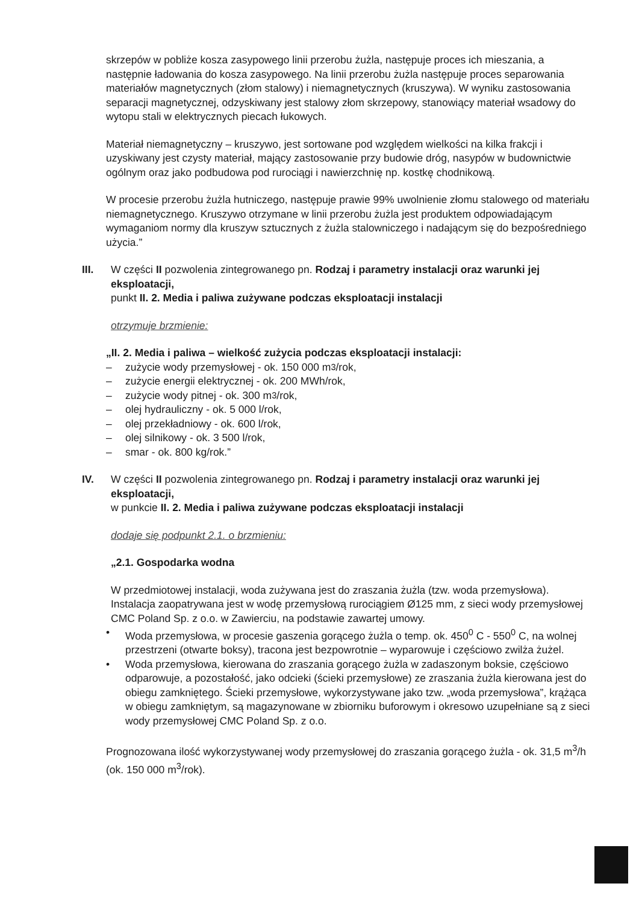skrzepów w pobliże kosza zasypowego linii przerobu żużla, następuje proces ich mieszania, a następnie ładowania do kosza zasypowego. Na linii przerobu żużla następuje proces separowania materiałów magnetycznych (złom stalowy) i niemagnetycznych (kruszywa). W wyniku zastosowania separacji magnetycznej, odzyskiwany jest stalowy złom skrzepowy, stanowiący materiał wsadowy do wytopu stali w elektrycznych piecach łukowych.
Materiał niemagnetyczny – kruszywo, jest sortowane pod względem wielkości na kilka frakcji i uzyskiwany jest czysty materiał, mający zastosowanie przy budowie dróg, nasypów w budownictwie ogólnym oraz jako podbudowa pod rurociągi i nawierzchnię np. kostkę chodnikową.
W procesie przerobu żużla hutniczego, następuje prawie 99% uwolnienie złomu stalowego od materiału niemagnetycznego. Kruszywo otrzymane w linii przerobu żużla jest produktem odpowiadającym wymaganiom normy dla kruszyw sztucznych z żużla stalowniczego i nadającym się do bezpośredniego użycia.”
III. W części II pozwolenia zintegrowanego pn. Rodzaj i parametry instalacji oraz warunki jej eksploatacji,
punkt II. 2. Media i paliwa zużywane podczas eksploatacji instalacji
otrzymuje brzmienie:
„II. 2. Media i paliwa – wielkość zużycia podczas eksploatacji instalacji:
– zużycie wody przemysłowej - ok. 150 000 m<sup>3</sup>/rok,
– zużycie energii elektrycznej - ok. 200 MWh/rok,
– zużycie wody pitnej - ok. 300 m<sup>3</sup>/rok,
– olej hydrauliczny - ok. 5 000 l/rok,
– olej przekładniowy - ok. 600 l/rok,
– olej silnikowy - ok. 3 500 l/rok,
– smar - ok. 800 kg/rok.”
IV. W części II pozwolenia zintegrowanego pn. Rodzaj i parametry instalacji oraz warunki jej eksploatacji,
w punkcie II. 2. Media i paliwa zużywane podczas eksploatacji instalacji
dodaje się podpunkt 2.1. o brzmieniu:
„2.1. Gospodarka wodna
W przedmiotowej instalacji, woda zużywana jest do zraszania żużla (tzw. woda przemysłowa). Instalacja zaopatrywana jest w wodę przemysłową rurociągiem Ø125 mm, z sieci wody przemysłowej CMC Poland Sp. z o.o. w Zawierciu, na podstawie zawartej umowy.
• Woda przemysłowa, w procesie gaszenia gorącego żużla o temp. ok. 450<sup>0</sup> C - 550<sup>0</sup> C, na wolnej przestrzeni (otwarte boksy), tracona jest bezpowrotnie – wyparowuje i częściowo zwilża żużel.
• Woda przemysłowa, kierowana do zraszania gorącego żużla w zadaszonym boksie, częściowo odparowuje, a pozostałość, jako odcieki (ścieki przemysłowe) ze zraszania żużla kierowana jest do obiegu zamkniętego. Ścieki przemysłowe, wykorzystywane jako tzw. „woda przemysłowa”, krążąca w obiegu zamkniętym, są magazynowane w zbiorniku buforowym i okresowo uzupełniane są z sieci wody przemysłowej CMC Poland Sp. z o.o.
Prognozowana ilość wykorzystywanej wody przemysłowej do zraszania gorącego żużla - ok. 31,5 m<sup>3</sup>/h (ok. 150 000 m<sup>3</sup>/rok).